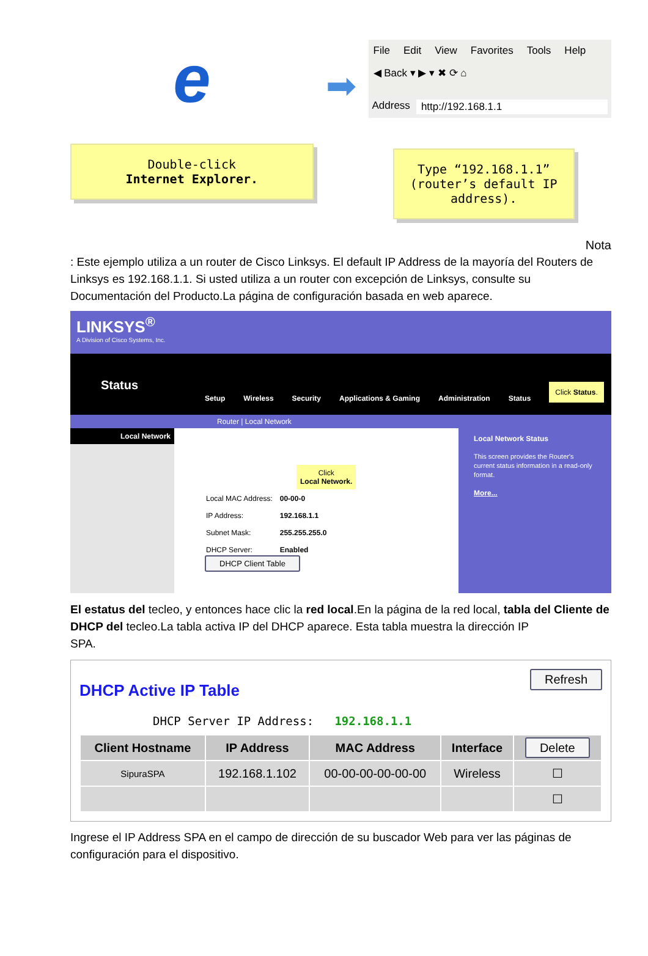e
Double-click
Internet Explorer.
➡
File Edit View Favorites Tools Help
◀ Back ▾ ▶ ▾ ✖ ⟳ ⌂
Address http://192.168.1.1
Type “192.168.1.1” (router’s default IP address).
Nota
: Este ejemplo utiliza a un router de Cisco Linksys. El default IP Address de la mayoría del Routers de Linksys es 192.168.1.1. Si usted utiliza a un router con excepción de Linksys, consulte su Documentación del Producto.La página de configuración basada en web aparece.
LINKSYS<sup>®</sup>
A Division of Cisco Systems, Inc.
Status
Setup Wireless Security Applications & Gaming Administration Status Click Status.
Router | Local Network
Local Network
Click
Local Network.
| Local MAC Address: | 00-00-0 |
| IP Address: | 192.168.1.1 |
| Subnet Mask: | 255.255.255.0 |
| DHCP Server: | Enabled |
DHCP Client Table
Local Network Status
This screen provides the Router's current status information in a read-only format.
More...
El estatus del tecleo, y entonces hace clic la red local.En la página de la red local, tabla del Cliente de DHCP del tecleo.La tabla activa IP del DHCP aparece. Esta tabla muestra la dirección IP
SPA.
Refresh
DHCP Active IP Table
DHCP Server IP Address: 192.168.1.1
| Client Hostname | IP Address | MAC Address | Interface | Delete |
| --- | --- | --- | --- | --- |
| SipuraSPA | 192.168.1.102 | 00-00-00-00-00-00 | Wireless | ☐ |
| | | | | ☐ |
Ingrese el IP Address SPA en el campo de dirección de su buscador Web para ver las páginas de configuración para el dispositivo.